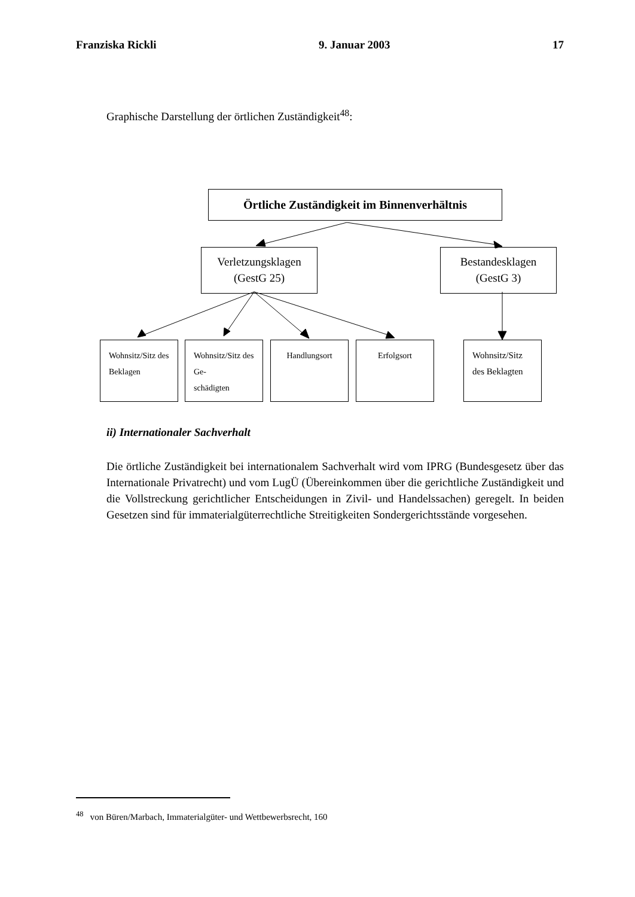Franziska Rickli 9. Januar 2003 17
Graphische Darstellung der örtlichen Zuständigkeit<sup>48</sup>:
Örtliche Zuständigkeit im Binnenverhältnis
Verletzungsklagen
(GestG 25)
Bestandesklagen
(GestG 3)
Wohnsitz/Sitz des Beklagen
Wohnsitz/Sitz des Ge-
schädigten
Handlungsort Erfolgsort
Wohnsitz/Sitz des Beklagten
ii) Internationaler Sachverhalt
Die örtliche Zuständigkeit bei internationalem Sachverhalt wird vom IPRG (Bundesgesetz über das Internationale Privatrecht) und vom LugÜ (Übereinkommen über die gerichtliche Zuständigkeit und die Vollstreckung gerichtlicher Entscheidungen in Zivil- und Handelssachen) geregelt. In beiden Gesetzen sind für immaterialgüterrechtliche Streitigkeiten Sondergerichtsstände vorgesehen.
<sup>48</sup> von Büren/Marbach, Immaterialgüter- und Wettbewerbsrecht, 160